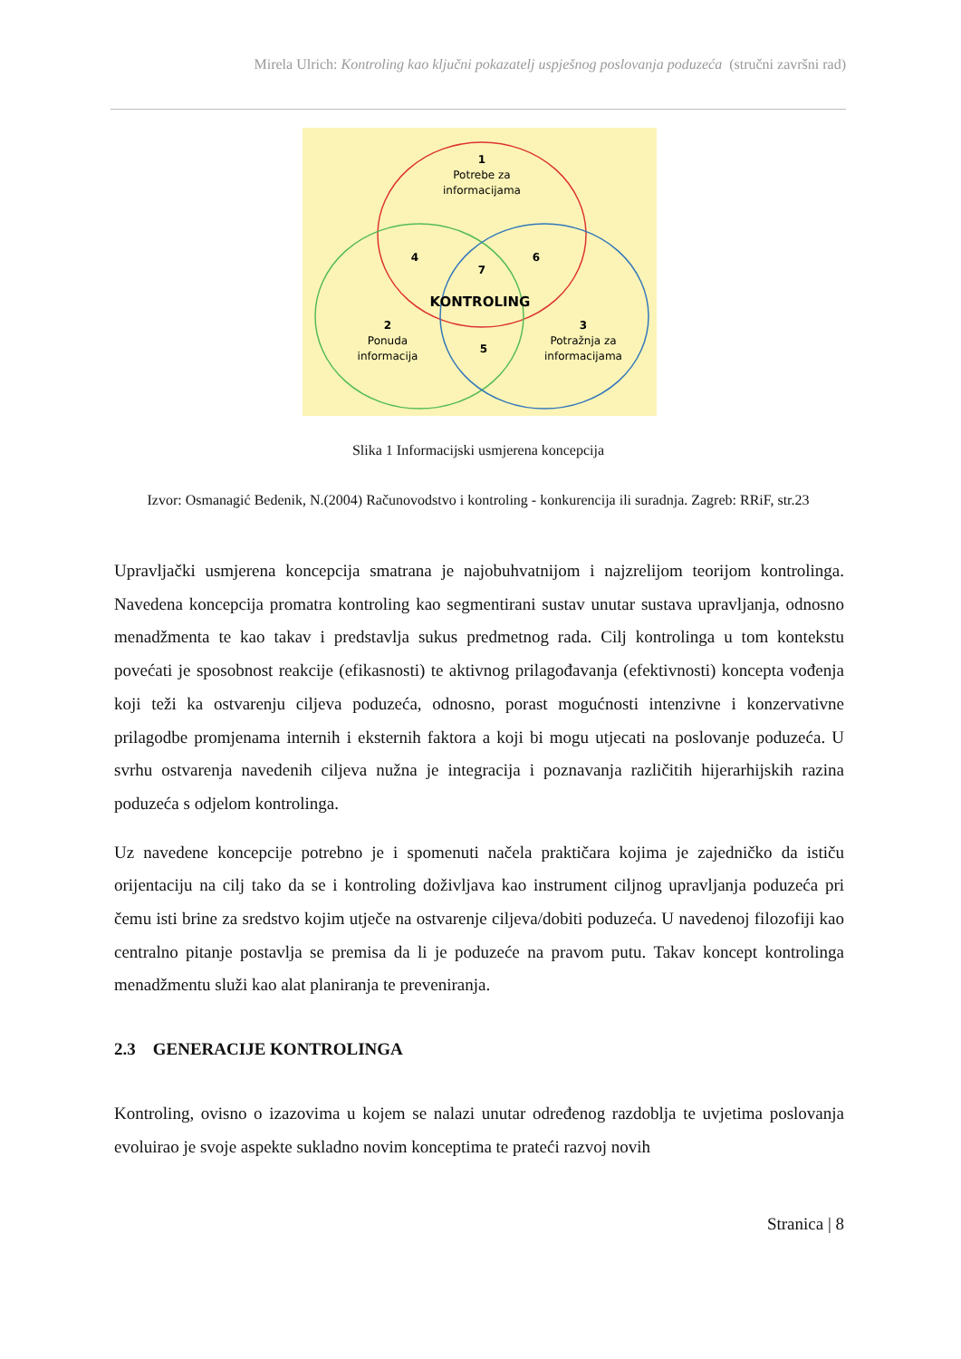Mirela Ulrich: Kontroling kao ključni pokazatelj uspješnog poslovanja poduzeća (stručni završni rad)
1
Potrebe za
informacijama
4
7
6
KONTROLING
2
Ponuda
informacija
5
3
Potražnja za
informacijama
Slika 1 Informacijski usmjerena koncepcija
Izvor: Osmanagić Bedenik, N.(2004) Računovodstvo i kontroling - konkurencija ili suradnja. Zagreb: RRiF, str.23
Upravljački usmjerena koncepcija smatrana je najobuhvatnijom i najzrelijom teorijom kontrolinga. Navedena koncepcija promatra kontroling kao segmentirani sustav unutar sustava upravljanja, odnosno menadžmenta te kao takav i predstavlja sukus predmetnog rada. Cilj kontrolinga u tom kontekstu povećati je sposobnost reakcije (efikasnosti) te aktivnog prilagođavanja (efektivnosti) koncepta vođenja koji teži ka ostvarenju ciljeva poduzeća, odnosno, porast mogućnosti intenzivne i konzervativne prilagodbe promjenama internih i eksternih faktora a koji bi mogu utjecati na poslovanje poduzeća. U svrhu ostvarenja navedenih ciljeva nužna je integracija i poznavanja različitih hijerarhijskih razina poduzeća s odjelom kontrolinga.
Uz navedene koncepcije potrebno je i spomenuti načela praktičara kojima je zajedničko da ističu orijentaciju na cilj tako da se i kontroling doživljava kao instrument ciljnog upravljanja poduzeća pri čemu isti brine za sredstvo kojim utječe na ostvarenje ciljeva/dobiti poduzeća. U navedenoj filozofiji kao centralno pitanje postavlja se premisa da li je poduzeće na pravom putu. Takav koncept kontrolinga menadžmentu služi kao alat planiranja te preveniranja.
2.3 GENERACIJE KONTROLINGA
Kontroling, ovisno o izazovima u kojem se nalazi unutar određenog razdoblja te uvjetima poslovanja evoluirao je svoje aspekte sukladno novim konceptima te prateći razvoj novih
Stranica | 8